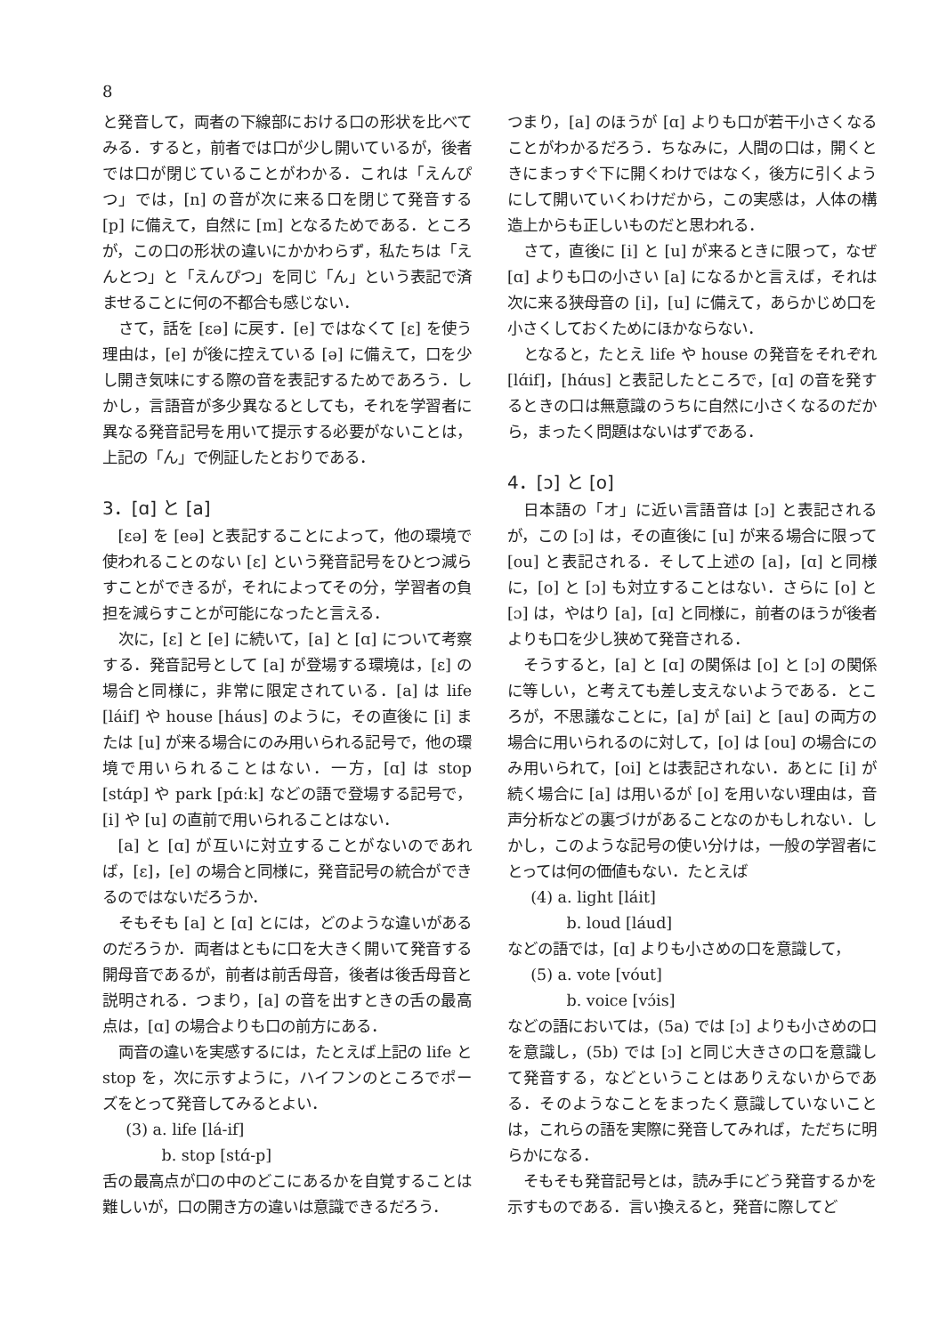8
と発音して，両者の下線部における口の形状を比べてみる．すると，前者では口が少し開いているが，後者では口が閉じていることがわかる．これは「えんぴつ」では，[n] の音が次に来る口を閉じて発音する [p] に備えて，自然に [m] となるためである．ところが，この口の形状の違いにかかわらず，私たちは「えんとつ」と「えんぴつ」を同じ「ん」という表記で済ませることに何の不都合も感じない．
さて，話を [εə] に戻す．[e] ではなくて [ε] を使う理由は，[e] が後に控えている [ə] に備えて，口を少し開き気味にする際の音を表記するためであろう．しかし，言語音が多少異なるとしても，それを学習者に異なる発音記号を用いて提示する必要がないことは，上記の「ん」で例証したとおりである．
3．[ɑ] と [a]
[εə] を [eə] と表記することによって，他の環境で使われることのない [ε] という発音記号をひとつ減らすことができるが，それによってその分，学習者の負担を減らすことが可能になったと言える．
次に，[ε] と [e] に続いて，[a] と [ɑ] について考察する．発音記号として [a] が登場する環境は，[ε] の場合と同様に，非常に限定されている．[a] は life [láif] や house [háus] のように，その直後に [i] または [u] が来る場合にのみ用いられる記号で，他の環境で用いられることはない．一方，[ɑ] は stop [stɑ́p] や park [pɑ́ːk] などの語で登場する記号で，[i] や [u] の直前で用いられることはない．
[a] と [ɑ] が互いに対立することがないのであれば，[ε]，[e] の場合と同様に，発音記号の統合ができるのではないだろうか．
そもそも [a] と [ɑ] とには，どのような違いがあるのだろうか．両者はともに口を大きく開いて発音する開母音であるが，前者は前舌母音，後者は後舌母音と説明される．つまり，[a] の音を出すときの舌の最高点は，[ɑ] の場合よりも口の前方にある．
両音の違いを実感するには，たとえば上記の life と stop を，次に示すように，ハイフンのところでポーズをとって発音してみるとよい．
(3) a. life [lá-if]
b. stop [stɑ́-p]
舌の最高点が口の中のどこにあるかを自覚することは難しいが，口の開き方の違いは意識できるだろう．
つまり，[a] のほうが [ɑ] よりも口が若干小さくなることがわかるだろう．ちなみに，人間の口は，開くときにまっすぐ下に開くわけではなく，後方に引くようにして開いていくわけだから，この実感は，人体の構造上からも正しいものだと思われる．
さて，直後に [i] と [u] が来るときに限って，なぜ [ɑ] よりも口の小さい [a] になるかと言えば，それは次に来る狭母音の [i]，[u] に備えて，あらかじめ口を小さくしておくためにほかならない．
となると，たとえ life や house の発音をそれぞれ [lɑ́if]，[hɑ́us] と表記したところで，[ɑ] の音を発するときの口は無意識のうちに自然に小さくなるのだから，まったく問題はないはずである．
4．[ɔ] と [o]
日本語の「オ」に近い言語音は [ɔ] と表記されるが，この [ɔ] は，その直後に [u] が来る場合に限って [ou] と表記される．そして上述の [a]，[ɑ] と同様に，[o] と [ɔ] も対立することはない．さらに [o] と [ɔ] は，やはり [a]，[ɑ] と同様に，前者のほうが後者よりも口を少し狭めて発音される．
そうすると，[a] と [ɑ] の関係は [o] と [ɔ] の関係に等しい，と考えても差し支えないようである．ところが，不思議なことに，[a] が [ai] と [au] の両方の場合に用いられるのに対して，[o] は [ou] の場合にのみ用いられて，[oi] とは表記されない．あとに [i] が続く場合に [a] は用いるが [o] を用いない理由は，音声分析などの裏づけがあることなのかもしれない．しかし，このような記号の使い分けは，一般の学習者にとっては何の価値もない．たとえば
(4) a. light [láit]
b. loud [láud]
などの語では，[ɑ] よりも小さめの口を意識して，
(5) a. vote [vóut]
b. voice [vɔ́is]
などの語においては，(5a) では [ɔ] よりも小さめの口を意識し，(5b) では [ɔ] と同じ大きさの口を意識して発音する，などということはありえないからである．そのようなことをまったく意識していないことは，これらの語を実際に発音してみれば，ただちに明らかになる．
そもそも発音記号とは，読み手にどう発音するかを示すものである．言い換えると，発音に際してど